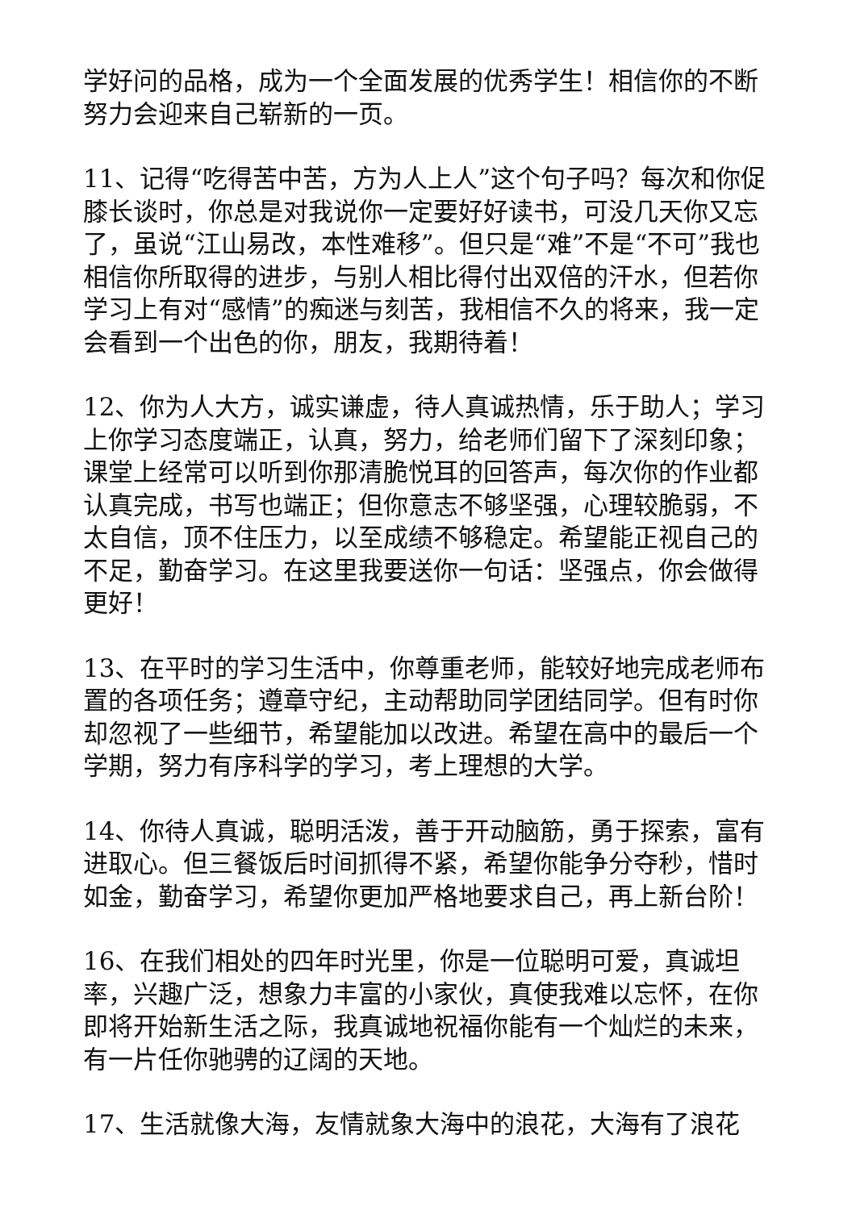学好问的品格，成为一个全面发展的优秀学生！相信你的不断努力会迎来自己崭新的一页。
11、记得“吃得苦中苦，方为人上人”这个句子吗？每次和你促膝长谈时，你总是对我说你一定要好好读书，可没几天你又忘了，虽说“江山易改，本性难移”。但只是“难”不是“不可”我也相信你所取得的进步，与别人相比得付出双倍的汗水，但若你学习上有对“感情”的痴迷与刻苦，我相信不久的将来，我一定会看到一个出色的你，朋友，我期待着！
12、你为人大方，诚实谦虚，待人真诚热情，乐于助人；学习上你学习态度端正，认真，努力，给老师们留下了深刻印象；课堂上经常可以听到你那清脆悦耳的回答声，每次你的作业都认真完成，书写也端正；但你意志不够坚强，心理较脆弱，不太自信，顶不住压力，以至成绩不够稳定。希望能正视自己的不足，勤奋学习。在这里我要送你一句话：坚强点，你会做得更好！
13、在平时的学习生活中，你尊重老师，能较好地完成老师布置的各项任务；遵章守纪，主动帮助同学团结同学。但有时你却忽视了一些细节，希望能加以改进。希望在高中的最后一个学期，努力有序科学的学习，考上理想的大学。
14、你待人真诚，聪明活泼，善于开动脑筋，勇于探索，富有进取心。但三餐饭后时间抓得不紧，希望你能争分夺秒，惜时如金，勤奋学习，希望你更加严格地要求自己，再上新台阶！
16、在我们相处的四年时光里，你是一位聪明可爱，真诚坦率，兴趣广泛，想象力丰富的小家伙，真使我难以忘怀，在你即将开始新生活之际，我真诚地祝福你能有一个灿烂的未来，有一片任你驰骋的辽阔的天地。
17、生活就像大海，友情就象大海中的浪花，大海有了浪花